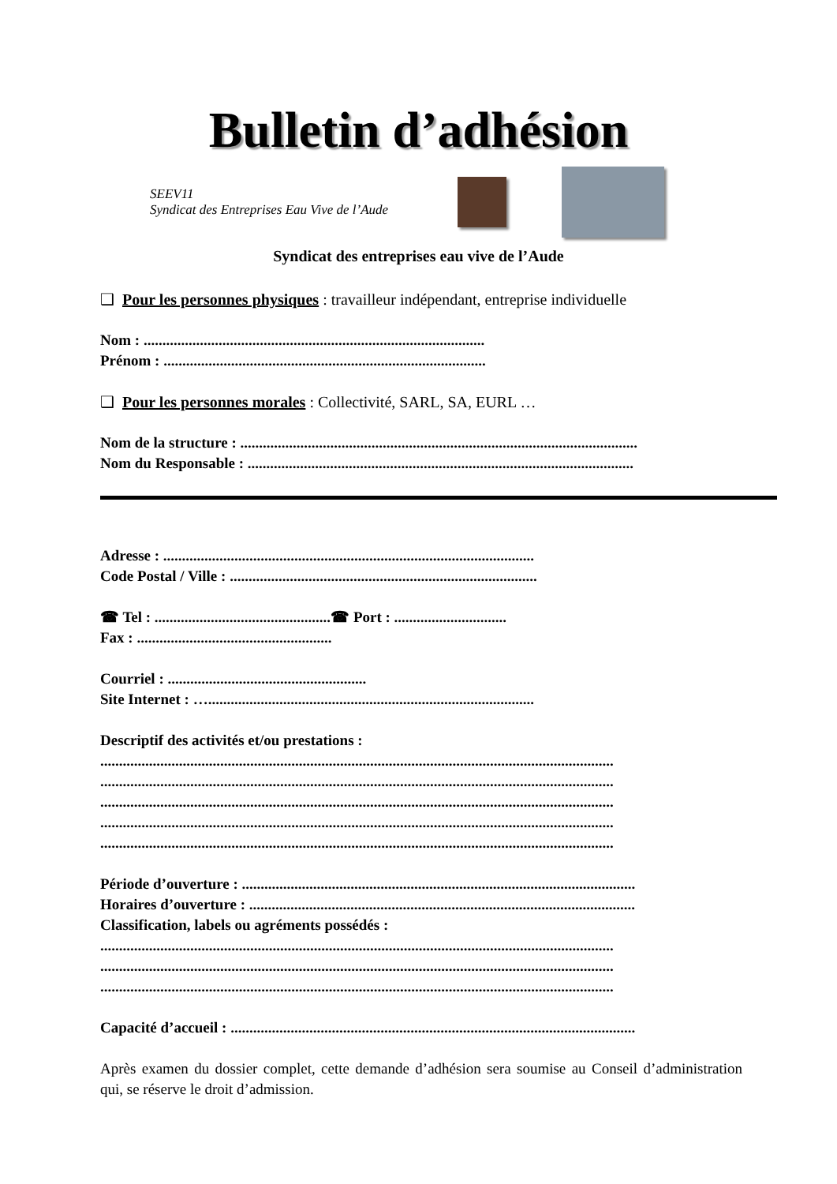Bulletin d’adhésion
SEEV11
Syndicat des Entreprises Eau Vive de l’Aude
Syndicat des entreprises eau vive de l’Aude
❑ Pour les personnes physiques : travailleur indépendant, entreprise individuelle
Nom : ...........................................................................................
Prénom : ......................................................................................
❑ Pour les personnes morales : Collectivité, SARL, SA, EURL …
Nom de la structure : ..........................................................................................................
Nom du Responsable : .......................................................................................................
Adresse : ...................................................................................................
Code Postal / Ville : ..................................................................................
☎ Tel : ............................................... ☎ Port : ..............................
Fax : ....................................................
Courriel : .....................................................
Site Internet : ….......................................................................................
Descriptif des activités et/ou prestations :
.........................................................................................................................................
.........................................................................................................................................
.........................................................................................................................................
.........................................................................................................................................
.........................................................................................................................................
Période d’ouverture : .........................................................................................................
Horaires d’ouverture : .......................................................................................................
Classification, labels ou agréments possédés :
.........................................................................................................................................
.........................................................................................................................................
.........................................................................................................................................
Capacité d’accueil : ............................................................................................................
Après examen du dossier complet, cette demande d’adhésion sera soumise au Conseil d’administration qui, se réserve le droit d’admission.